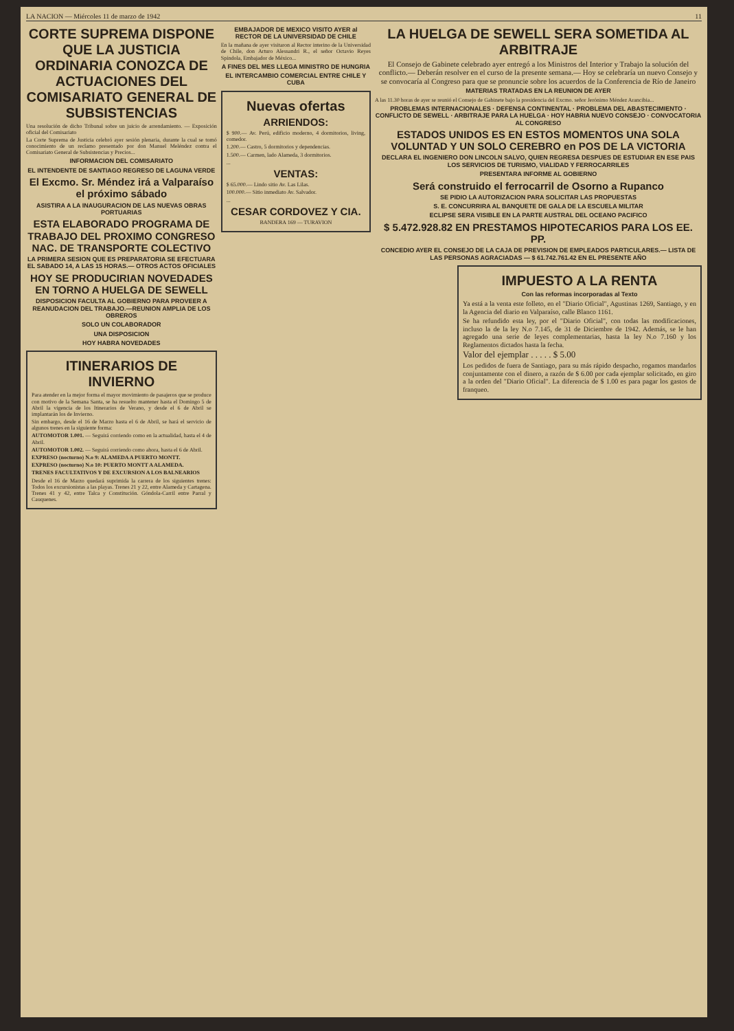LA NACION — Miércoles 11 de marzo de 1942 11
CORTE SUPREMA DISPONE QUE LA JUSTICIA ORDINARIA CONOZCA DE ACTUACIONES DEL COMISARIATO GENERAL DE SUBSISTENCIAS
Una resolución de dicho Tribunal sobre un juicio de arrendamiento. — Exposición oficial del Comisariato
La Corte Suprema de Justicia celebró ayer sesión plenaria, durante la cual se tomó conocimiento de un reclamo presentado por don Manuel Meléndez contra el Comisariato General de Subsistencias y Precios...
INFORMACION DEL COMISARIATO
EL INTENDENTE DE SANTIAGO REGRESO DE LAGUNA VERDE
El Excmo. Sr. Méndez irá a Valparaíso el próximo sábado
ASISTIRA A LA INAUGURACION DE LAS NUEVAS OBRAS PORTUARIAS
ESTA ELABORADO PROGRAMA DE TRABAJO DEL PROXIMO CONGRESO NAC. DE TRANSPORTE COLECTIVO
LA PRIMERA SESION QUE ES PREPARATORIA SE EFECTUARA EL SABADO 14, A LAS 15 HORAS.— OTROS ACTOS OFICIALES
HOY SE PRODUCIRIAN NOVEDADES EN TORNO A HUELGA DE SEWELL
DISPOSICION FACULTA AL GOBIERNO PARA PROVEER A REANUDACION DEL TRABAJO.—REUNION AMPLIA DE LOS OBREROS
SOLO UN COLABORADOR
UNA DISPOSICION
HOY HABRA NOVEDADES
ITINERARIOS DE INVIERNO
Para atender en la mejor forma el mayor movimiento de pasajeros que se produce con motivo de la Semana Santa, se ha resuelto mantener hasta el Domingo 5 de Abril la vigencia de los Itinerarios de Verano, y desde el 6 de Abril se implantarán los de Invierno.
Sin embargo, desde el 16 de Marzo hasta el 6 de Abril, se hará el servicio de algunos trenes en la siguiente forma:
AUTOMOTOR 1.001. — Seguirá corriendo como en la actualidad, hasta el 4 de Abril.
AUTOMOTOR 1.002. — Seguirá corriendo como ahora, hasta el 6 de Abril.
EXPRESO (nocturno) N.o 9: ALAMEDA A PUERTO MONTT.
EXPRESO (nocturno) N.o 10: PUERTO MONTT A ALAMEDA.
TRENES FACULTATIVOS Y DE EXCURSION A LOS BALNEARIOS
Desde el 16 de Marzo quedará suprimida la carrera de los siguientes trenes: Todos los excursionistas a las playas. Trenes 21 y 22, entre Alameda y Cartagena. Trenes 41 y 42, entre Talca y Constitución. Góndola-Carril entre Parral y Cauquenes.
EMBAJADOR DE MEXICO VISITO AYER al RECTOR DE LA UNIVERSIDAD DE CHILE
En la mañana de ayer visitaron al Rector interino de la Universidad de Chile, don Arturo Alessandri R., el señor Octavio Reyes Spíndola, Embajador de México...
A FINES DEL MES LLEGA MINISTRO DE HUNGRIA
EL INTERCAMBIO COMERCIAL ENTRE CHILE Y CUBA
Nuevas ofertas
ARRIENDOS:
$ 900.— Av. Perú, edificio moderno, 4 dormitorios, living, comedor.
1.200.— Castro, 5 dormitorios y dependencias.
1.500.— Carmen, lado Alameda, 3 dormitorios.
...
VENTAS:
$ 65.000.— Lindo sitio Av. Las Lilas.
100.000.— Sitio inmediato Av. Salvador.
...
CESAR CORDOVEZ Y CIA.
BANDERA 169 — TURAVION
LA HUELGA DE SEWELL SERA SOMETIDA AL ARBITRAJE
El Consejo de Gabinete celebrado ayer entregó a los Ministros del Interior y Trabajo la solución del conflicto.— Deberán resolver en el curso de la presente semana.— Hoy se celebraría un nuevo Consejo y se convocaría al Congreso para que se pronuncie sobre los acuerdos de la Conferencia de Río de Janeiro
MATERIAS TRATADAS EN LA REUNION DE AYER
A las 11.30 horas de ayer se reunió el Consejo de Gabinete bajo la presidencia del Excmo. señor Jerónimo Méndez Arancibia...
PROBLEMAS INTERNACIONALES · DEFENSA CONTINENTAL · PROBLEMA DEL ABASTECIMIENTO · CONFLICTO DE SEWELL · ARBITRAJE PARA LA HUELGA · HOY HABRIA NUEVO CONSEJO · CONVOCATORIA AL CONGRESO
ESTADOS UNIDOS ES EN ESTOS MOMENTOS UNA SOLA VOLUNTAD Y UN SOLO CEREBRO en POS DE LA VICTORIA
DECLARA EL INGENIERO DON LINCOLN SALVO, QUIEN REGRESA DESPUES DE ESTUDIAR EN ESE PAIS LOS SERVICIOS DE TURISMO, VIALIDAD Y FERROCARRILES
PRESENTARA INFORME AL GOBIERNO
Será construido el ferrocarril de Osorno a Rupanco
SE PIDIO LA AUTORIZACION PARA SOLICITAR LAS PROPUESTAS
S. E. CONCURRIRA AL BANQUETE DE GALA DE LA ESCUELA MILITAR
ECLIPSE SERA VISIBLE EN LA PARTE AUSTRAL DEL OCEANO PACIFICO
$ 5.472.928.82 EN PRESTAMOS HIPOTECARIOS PARA LOS EE. PP.
CONCEDIO AYER EL CONSEJO DE LA CAJA DE PREVISION DE EMPLEADOS PARTICULARES.— LISTA DE LAS PERSONAS AGRACIADAS — $ 61.742.761.42 EN EL PRESENTE AÑO
IMPUESTO A LA RENTA
Con las reformas incorporadas al Texto
Ya está a la venta este folleto, en el "Diario Oficial", Agustinas 1269, Santiago, y en la Agencia del diario en Valparaíso, calle Blanco 1161.
Se ha refundido esta ley, por el "Diario Oficial", con todas las modificaciones, incluso la de la ley N.o 7.145, de 31 de Diciembre de 1942. Además, se le han agregado una serie de leyes complementarias, hasta la ley N.o 7.160 y los Reglamentos dictados hasta la fecha.
Valor del ejemplar . . . . . $ 5.00
Los pedidos de fuera de Santiago, para su más rápido despacho, rogamos mandarlos conjuntamente con el dinero, a razón de $ 6.00 por cada ejemplar solicitado, en giro a la orden del "Diario Oficial". La diferencia de $ 1.00 es para pagar los gastos de franqueo.